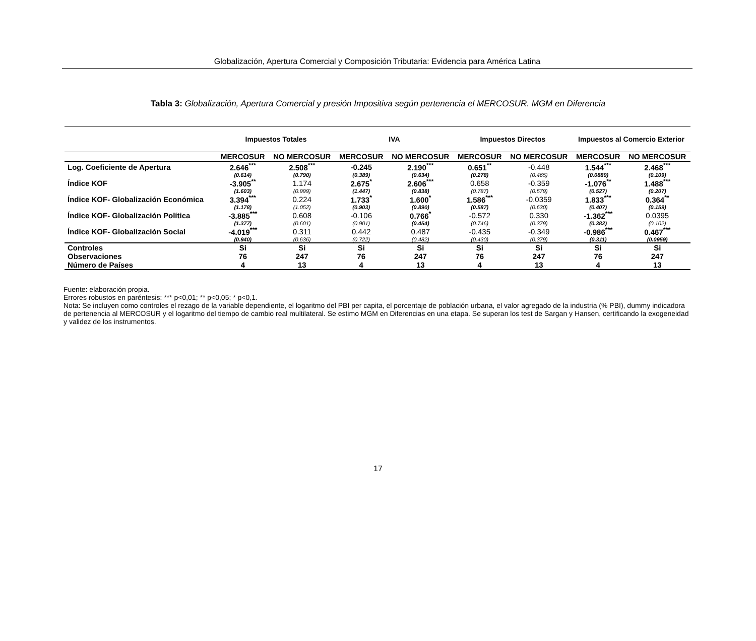Globalización, Apertura Comercial y Composición Tributaria: Evidencia para América Latina
Tabla 3: Globalización, Apertura Comercial y presión Impositiva según pertenencia el MERCOSUR. MGM en Diferencia
| | Impuestos Totales | | IVA | | Impuestos Directos | | Impuestos al Comercio Exterior | |
| --- | --- | --- | --- | --- | --- | --- | --- | --- |
| | MERCOSUR | NO MERCOSUR | MERCOSUR | NO MERCOSUR | MERCOSUR | NO MERCOSUR | MERCOSUR | NO MERCOSUR |
| Log. Coeficiente de Apertura | 2.646<sup>***</sup> | 2.508<sup>***</sup> | -0.245 | 2.190<sup>***</sup> | 0.651<sup>**</sup> | -0.448 | 1.544<sup>***</sup> | 2.468<sup>***</sup> |
| | (0.614) | (0.790) | (0.389) | (0.634) | (0.278) | (0.465) | (0.0889) | (0.109) |
| Índice KOF | -3.905<sup>**</sup> | 1.174 | 2.675<sup>*</sup> | 2.606<sup>***</sup> | 0.658 | -0.359 | -1.076<sup>**</sup> | 1.488<sup>***</sup> |
| | (1.603) | (0.999) | (1.447) | (0.838) | (0.787) | (0.579) | (0.527) | (0.207) |
| Índice KOF- Globalización Económica | 3.394<sup>***</sup> | 0.224 | 1.733<sup>*</sup> | 1.600<sup>*</sup> | 1.586<sup>***</sup> | -0.0359 | 1.833<sup>***</sup> | 0.364<sup>**</sup> |
| | (1.178) | (1.052) | (0.903) | (0.890) | (0.587) | (0.630) | (0.407) | (0.159) |
| Índice KOF- Globalización Política | -3.885<sup>***</sup> | 0.608 | -0.106 | 0.766<sup>*</sup> | -0.572 | 0.330 | -1.362<sup>***</sup> | 0.0395 |
| | (1.377) | (0.601) | (0.901) | (0.454) | (0.746) | (0.379) | (0.382) | (0.102) |
| Índice KOF- Globalización Social | -4.019<sup>***</sup> | 0.311 | 0.442 | 0.487 | -0.435 | -0.349 | -0.986<sup>***</sup> | 0.467<sup>***</sup> |
| | (0.940) | (0.636) | (0.722) | (0.482) | (0.430) | (0.379) | (0.311) | (0.0959) |
| Controles | Si | Si | Si | Si | Si | Si | Si | Si |
| Observaciones | 76 | 247 | 76 | 247 | 76 | 247 | 76 | 247 |
| Número de Países | 4 | 13 | 4 | 13 | 4 | 13 | 4 | 13 |
Fuente: elaboración propia.
Errores robustos en paréntesis: *** p<0,01; ** p<0,05; * p<0,1.
Nota: Se incluyen como controles el rezago de la variable dependiente, el logaritmo del PBI per capita, el porcentaje de población urbana, el valor agregado de la industria (% PBI), dummy indicadora de pertenencia al MERCOSUR y el logaritmo del tiempo de cambio real multilateral. Se estimo MGM en Diferencias en una etapa. Se superan los test de Sargan y Hansen, certificando la exogeneidad y validez de los instrumentos.
17